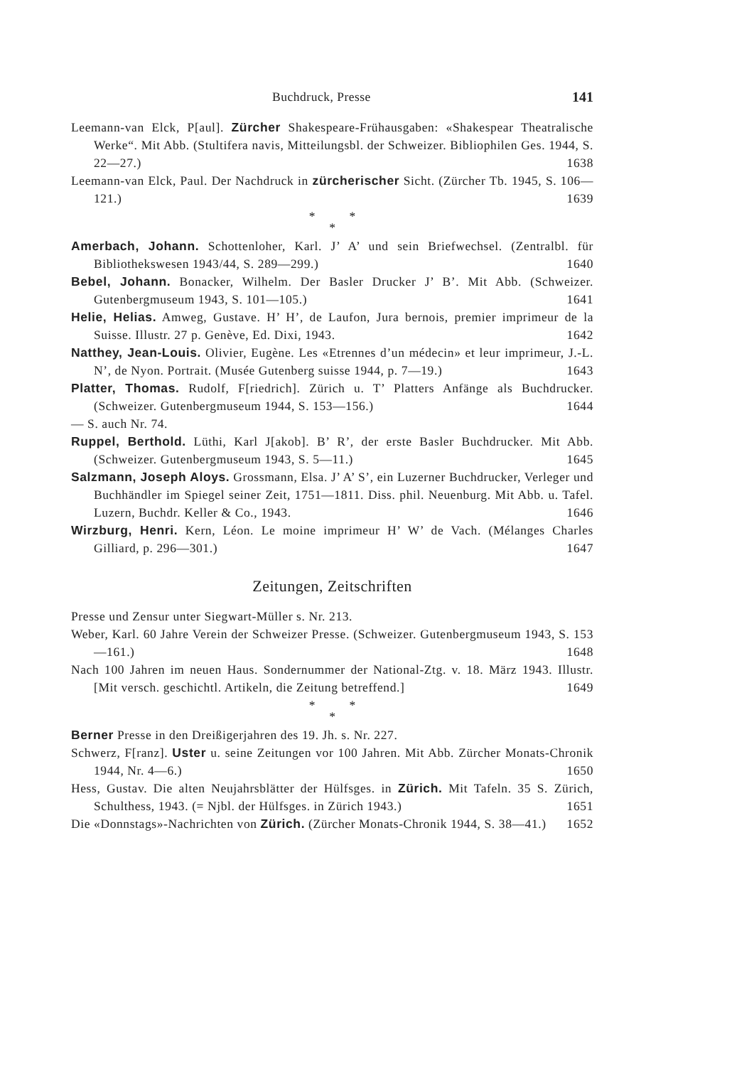Buchdruck, Presse 141
Leemann-van Elck, P[aul]. Zürcher Shakespeare-Frühausgaben: «Shakespear Theatralische Werke“. Mit Abb. (Stultifera navis, Mitteilungsbl. der Schweizer. Bibliophilen Ges. 1944, S. 22—27.) 1638
Leemann-van Elck, Paul. Der Nachdruck in zürcherischer Sicht. (Zürcher Tb. 1945, S. 106—121.) 1639
* *
*
Amerbach, Johann. Schottenloher, Karl. J’ A’ und sein Briefwechsel. (Zentralbl. für Bibliothekswesen 1943/44, S. 289—299.) 1640
Bebel, Johann. Bonacker, Wilhelm. Der Basler Drucker J’ B’. Mit Abb. (Schweizer. Gutenbergmuseum 1943, S. 101—105.) 1641
Helie, Helias. Amweg, Gustave. H’ H’, de Laufon, Jura bernois, premier imprimeur de la Suisse. Illustr. 27 p. Genève, Ed. Dixi, 1943. 1642
Natthey, Jean-Louis. Olivier, Eugène. Les «Etrennes d’un médecin» et leur imprimeur, J.-L. N’, de Nyon. Portrait. (Musée Gutenberg suisse 1944, p. 7—19.) 1643
Platter, Thomas. Rudolf, F[riedrich]. Zürich u. T’ Platters Anfänge als Buchdrucker. (Schweizer. Gutenbergmuseum 1944, S. 153—156.) 1644
— S. auch Nr. 74.
Ruppel, Berthold. Lüthi, Karl J[akob]. B’ R’, der erste Basler Buchdrucker. Mit Abb. (Schweizer. Gutenbergmuseum 1943, S. 5—11.) 1645
Salzmann, Joseph Aloys. Grossmann, Elsa. J’ A’ S’, ein Luzerner Buchdrucker, Verleger und Buchhändler im Spiegel seiner Zeit, 1751—1811. Diss. phil. Neuenburg. Mit Abb. u. Tafel. Luzern, Buchdr. Keller & Co., 1943. 1646
Wirzburg, Henri. Kern, Léon. Le moine imprimeur H’ W’ de Vach. (Mélanges Charles Gilliard, p. 296—301.) 1647
Zeitungen, Zeitschriften
Presse und Zensur unter Siegwart-Müller s. Nr. 213.
Weber, Karl. 60 Jahre Verein der Schweizer Presse. (Schweizer. Gutenbergmuseum 1943, S. 153—161.) 1648
Nach 100 Jahren im neuen Haus. Sondernummer der National-Ztg. v. 18. März 1943. Illustr. [Mit versch. geschichtl. Artikeln, die Zeitung betreffend.] 1649
* *
*
Berner Presse in den Dreißigerjahren des 19. Jh. s. Nr. 227.
Schwerz, F[ranz]. Uster u. seine Zeitungen vor 100 Jahren. Mit Abb. Zürcher Monats-Chronik 1944, Nr. 4—6.) 1650
Hess, Gustav. Die alten Neujahrsblätter der Hülfsges. in Zürich. Mit Tafeln. 35 S. Zürich, Schulthess, 1943. (= Njbl. der Hülfsges. in Zürich 1943.) 1651
Die «Donnstags»-Nachrichten von Zürich. (Zürcher Monats-Chronik 1944, S. 38—41.) 1652